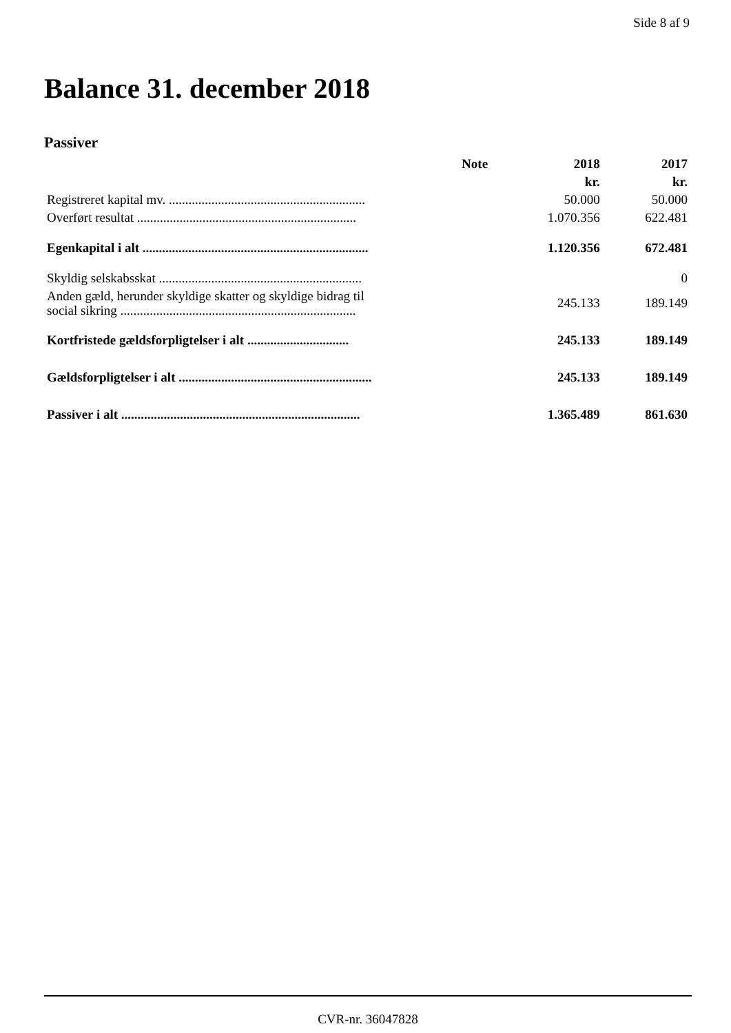Side 8 af 9
Balance 31. december 2018
Passiver
| | Note | 2018 | 2017 |
| --- | --- | --- | --- |
| | | kr. | kr. |
| Registreret kapital mv. ............................................................ | | 50.000 | 50.000 |
| Overført resultat ................................................................... | | 1.070.356 | 622.481 |
| Egenkapital i alt ..................................................................... | | 1.120.356 | 672.481 |
| Skyldig selskabsskat .............................................................. | | | 0 |
| Anden gæld, herunder skyldige skatter og skyldige bidrag til social sikring ........................................................................ | | 245.133 | 189.149 |
| Kortfristede gældsforpligtelser i alt ............................... | | 245.133 | 189.149 |
| Gældsforpligtelser i alt ........................................................... | | 245.133 | 189.149 |
| Passiver i alt ......................................................................... | | 1.365.489 | 861.630 |
CVR-nr. 36047828